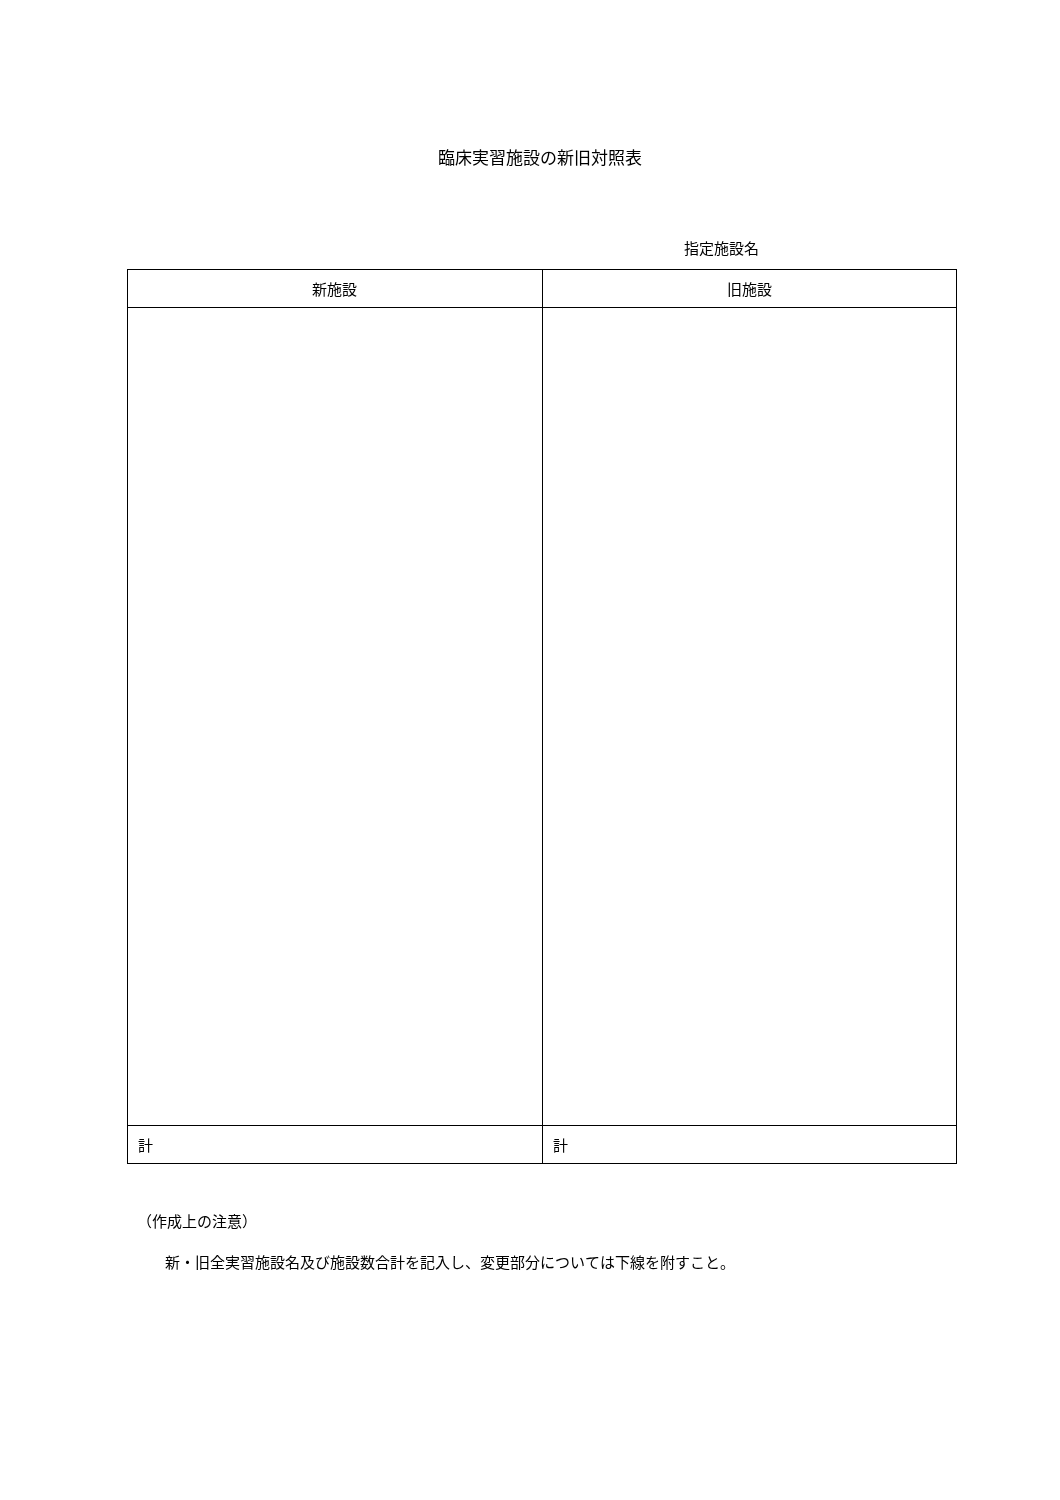臨床実習施設の新旧対照表
指定施設名
| 新施設 | 旧施設 |
| --- | --- |
| 計 | 計 |
（作成上の注意）
新・旧全実習施設名及び施設数合計を記入し、変更部分については下線を附すこと。